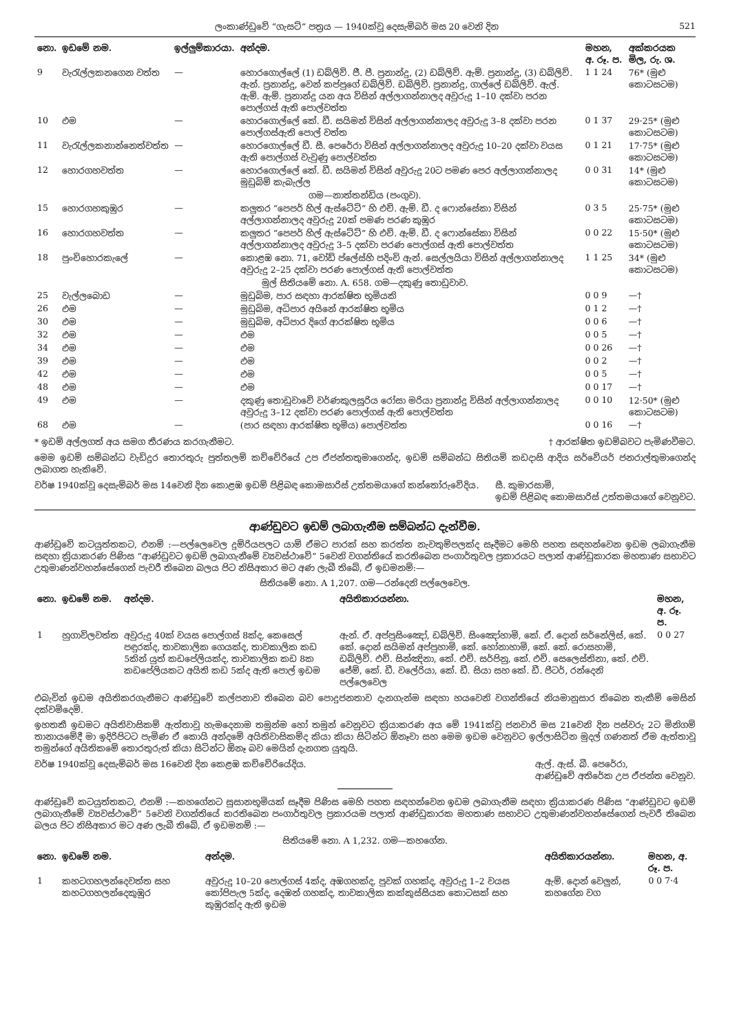ලංකාණ්ඩුවේ “ගැසට්” පත්‍රය — 1940ක්වූ දෙසැම්බර් මස 20 වෙනි දින 521
| නො. | ඉඩමේ නම. | ඉල්ලුම්කාරයා. | අන්දම. | මහන, අ. රූ. ප. | අක්කරයක මිල, රු. ශ. |
| --- | --- | --- | --- | --- | --- |
| 9 | වැරැල්ලකනගෙන වත්ත | — | හොරගොල්ලේ (1) ඩබ්ලිව්. ජී. පී. ප්‍රනාන්දු, (2) ඩබ්ලිව්. ඇම්. ප්‍රනාන්දු, (3) ඩබ්ලිව්. ඇන්. ප්‍රනාන්දු, වෙන් කප්පුගේ ඩබ්ලිව්. ඩබ්ලිව්. ප්‍රනාන්දු, ගාල්ලේ ඩබ්ලිව්. ඇල්. ඇම්. ඇම්. ප්‍රනාන්දු යන අය විසින් අල්ලාගන්නාලද අවුරුදු 1–10 දක්වා පරන පොල්ගස් ඇති පොල්වත්ත | 1 1 24 | 76* (මුළු කොටසටම) |
| 10 | එම | — | හොරගොල්ලේ කේ. ඩී. සයිමන් විසින් අල්ලාගන්නාලද අවුරුදු 3–8 දක්වා පරන පොල්ගස්ඇති පොල් වත්ත | 0 1 37 | 29·25* (මුළු කොටසටම) |
| 11 | වැරැල්ලකනාන්නෙත්වත්ත | — | හොරගොල්ලේ ඩී. සී. පෙරේරා විසින් අල්ලාගන්නාලද අවුරුදු 10–20 දක්වා වයස ඇති පොල්ගස් වැවුණු පොල්වත්ත | 0 1 21 | 17·75* (මුළු කොටසටම) |
| 12 | හොරගහවත්ත | — | හොරගොල්ලේ කේ. ඩී. සයිමන් විසින් අවුරුදු 20ට පමණ පෙර අල්ලාගන්නාලද මුඩුබිම් කැබැල්ල | 0 0 31 | 14* (මුළු කොටසටම) |
| ගම—නාත්තන්ඩිය (පංගුව). | | | | | |
| 15 | හොරගහකුඹුර | — | කලුතර “පෙපර් හිල් ඇස්ටේට්” හි එච්. ඇම්. ඩී. ද ෆොන්සේකා විසින් අල්ලාගන්නාලද අවුරුදු 20ක් පමණ පරණ කුඹුර | 0 3 5 | 25·75* (මුළු කොටසටම) |
| 16 | හොරගහවත්ත | — | කලුතර “පෙපර් හිල් ඇස්ටේට්” හි එච්. ඇම්. ඩී. ද ෆොන්සේකා විසින් අල්ලාගන්නාලද අවුරුදු 3–5 දක්වා පරණ පොල්ගස් ඇති පොල්වත්ත | 0 0 22 | 15·50* (මුළු කොටසටම) |
| 18 | පුංචිහොරකැලේ | — | කොළඹ නො. 71, වෝඩ් ප්ලේස්හි පදිංචි ඇන්. සෙල්ලයියා විසින් අල්ලාගන්නාලද අවුරුදු 2–25 දක්වා පරණ පොල්ගස් ඇති පොල්වත්ත | 1 1 25 | 34* (මුළු කොටසටම) |
| මුල් සිතියමේ නො. A. 658. ගම—දකුණු තොඩුවාව. | | | | | |
| 25 | වැල්ලබොඩ | — | මුඩුබිම, පාර සඳහා ආරක්ෂිත භූමියකි | 0 0 9 | —† |
| 26 | එම | — | මුඩුබිම, අධිපාර අයිනේ ආරක්ෂිත භූමිය | 0 1 2 | —† |
| 30 | එම | — | මුඩුබිම, අධිපාර දිගේ ආරක්ෂිත භූමිය | 0 0 6 | —† |
| 32 | එම | — | එම | 0 0 5 | —† |
| 34 | එම | — | එම | 0 0 26 | —† |
| 39 | එම | — | එම | 0 0 2 | —† |
| 42 | එම | — | එම | 0 0 5 | —† |
| 48 | එම | — | එම | 0 0 17 | —† |
| 49 | එම | — | දකුණු තොඩුවාවේ වර්ණකුලසූරිය රෝසා මරියා ප්‍රනාන්දු විසින් අල්ලාගන්නාලද අවුරුදු 3–12 දක්වා පරණ පොල්ගස් ඇති පොල්වත්ත | 0 0 10 | 12·50* (මුළු කොටසටම) |
| 68 | එම | — | (පාර සඳහා ආරක්ෂිත භූමිය) පොල්වත්ත | 0 0 16 | —† |
* ඉඩම් අල්ලගත් අය සමග තීරණය කරගැනීමට. † ආරක්ෂිත ඉඩම්බවට පැමිණවීමට.
මෙම ඉඩම් සම්බන්ධ වැඩිදුර තොරතුරු පුත්තලම් කච්චේරියේ උප ඒජන්තතුමාගෙන්ද, ඉඩම් සම්බන්ධ සිතියම් කඩදාසි ආදිය සර්වේයර් ජනරාල්තුමාගෙන්ද ලබාගත හැකිවේ.
වර්ෂ 1940ක්වූ දෙසැම්බර් මස 14වෙනි දින කොළඹ ඉඩම් පිළිබඳ කොමසාරිස් උත්තමයාගේ කන්තෝරුවේදිය. සී. කුමාරසාමි,
ඉඩම් පිළිබඳ කොමසාරිස් උත්තමයාගේ වෙනුවට.
ආණ්ඩුවට ඉඩම් ලබාගැනීම සම්බන්ධ දැන්වීම.
ආණ්ඩුවේ කටයුත්තකට, එනම් :—පල්ලෙවෙල දුම්රියපලට යාම් ඒමට පාරක් සහ කරත්ත නැවතුම්පලක්ද සෑදීමට මෙහි පහත සඳහන්වෙන ඉඩම ලබාගැනීම සඳහා ක්‍රියාකරණ පිණිස “ආණ්ඩුවට ඉඩම් ලබාගැනීමේ ව්‍යවස්ථාවේ” 5වෙනි වගන්තියේ කරතිබෙන පංගාර්තුවල ප්‍රකාරයට පලාත් ආණ්ඩුකාරක මහතාණ සභාවට උතුමාණන්වහන්සේගෙන් පැවරී තිබෙන බලය පිට නිසිඅකාර මට අණ ලැබී තිබේ, ඒ ඉඩමනම්:—
සිතියමේ නො. A 1,207. ගම—රන්දෙනි පල්ලෙවෙල.
| නො. | ඉඩමේ නම. | අන්දම. | අයිතිකාරයන්නා. | මහන, අ. රූ. ප. |
| --- | --- | --- | --- | --- |
| 1 | හුගාවිලවත්ත | අවුරුදු 40ක් වයස පොල්ගස් 8ක්ද, කෙසෙල් පඳුරක්ද, තාවකාලික ගෙයක්ද, තාවකාලික කඩ 5කින් යුත් කඩපේලියක්ද, තාවකාලික කඩ 8ක කඩපේලියකට අයිති කඩ 5ක්ද ඇති පොල් ඉඩම | ඇන්. ඒ. අප්පුසිංඤෝ, ඩබ්ලිව්. සිංඤෝහාමි, කේ. ඒ. දොන් සර්නේලිස්, කේ. කේ. දොන් සයිමන් අප්පුහාමි, කේ. හෝනාහාමි, කේ. කේ. රොසහාමි, ඩබ්ලිව්. එච්. සින්ඤිනා, කේ. එච්. සර්පිනු, කේ. එච්. සෙලෙස්තිනා, කේ. එච්. ජේම්, කේ. ඩී. වලේරියා, කේ. ඩී. සියා සහ කේ. ඩී. පීටර්, රන්දෙනි පල්ලෙවෙල | 0 0 27 |
එබැවින් ඉඩම අයිතිකරගැනීමට ආණ්ඩුවේ කල්පනාව තිබෙන බව පොදුජනතාව දැනගැන්ම සඳහා හයවෙනි වගන්තියේ නියමානුසාර තිබෙන තැකීම් මෙසින් දක්වමිදෙම්.
ඉහතකී ඉඩමට අයිතිවාසිකම් ඇත්තාවූ හැමදෙනාම තමුන්ම හෝ තමුන් වෙනුවට ක්‍රියාකරණ අය මේ 1941ක්වූ ජනවාරි මස 21වෙනි දින පස්වරු 2ට මිනිගම් තානායමේදී මා ඉදිරිපිටට පැමිණ ඒ කොයි අන්දමේ අයිතිවාසිකම්ද කියා කියා සිටින්ට ඕනෑවා සහ මෙම ඉඩම වෙනුවට ඉල්ලාසිටින මුදල් ගණනත් ඒම ඇත්තාවූ තමුන්ගේ අයිතිකමේ තොරතුරුත් කියා සිටින්ට ඕනෑ බව මෙයින් දැනගත යුතුයි.
වර්ෂ 1940ක්වූ දෙසැම්බර් මස 16වෙනි දින කෙළඹ කච්චේරියේදිය. ඇල්. ඇස්. බී. පෙරේරා,
ආණ්ඩුවේ අතිරේක උප ඒජන්ත වෙනුව.
ආණ්ඩුවේ කටයුත්තකට, එනම් :—කහගේනට සුසානභූමියක් සෑදීම පිණිස මෙහි පහත සඳහන්වෙන ඉඩම ලබාගැනීම සඳහා ක්‍රියාකරණ පිණිස “ආණ්ඩුවට ඉඩම් ලබාගැනීමේ ව්‍යවස්ථාවේ” 5වෙනි වගන්තියේ කරතිබෙන පංගාර්තුවල ප්‍රකාරයම පලාත් ආණ්ඩුකාරක මහතාණ සභාවට උතුමාණන්වහන්සේගෙන් පැවරී තිබෙන බලය පිට නිසිඅකාර මට අණ ලැබී තිබේ, ඒ ඉඩමනම් :—
සිතියමේ නො. A 1,232. ගම—කහගේන.
| නො. | ඉඩමේ නම. | අන්දම. | අයිතිකාරයන්නා. | මහන, අ. රූ. ප. |
| --- | --- | --- | --- | --- |
| 1 | කහටගහලන්දෙවත්ත සහ කහටගහලන්දෙකුඹුර | අවුරුදු 10–20 පොල්ගස් 4ක්ද, අඹගහක්ද, පුවක් ගහක්ද, අවුරුදු 1–2 වයස කෝපිපැල 5ක්ද, දෙඹන් ගහක්ද, තාවකාලික කක්කුස්සියක කොටසක් සහ කුඹුරක්ද ඇති ඉඩම | ඇම්. දොන් වෙලුන්, කහගේන වග | 0 0 7·4 |